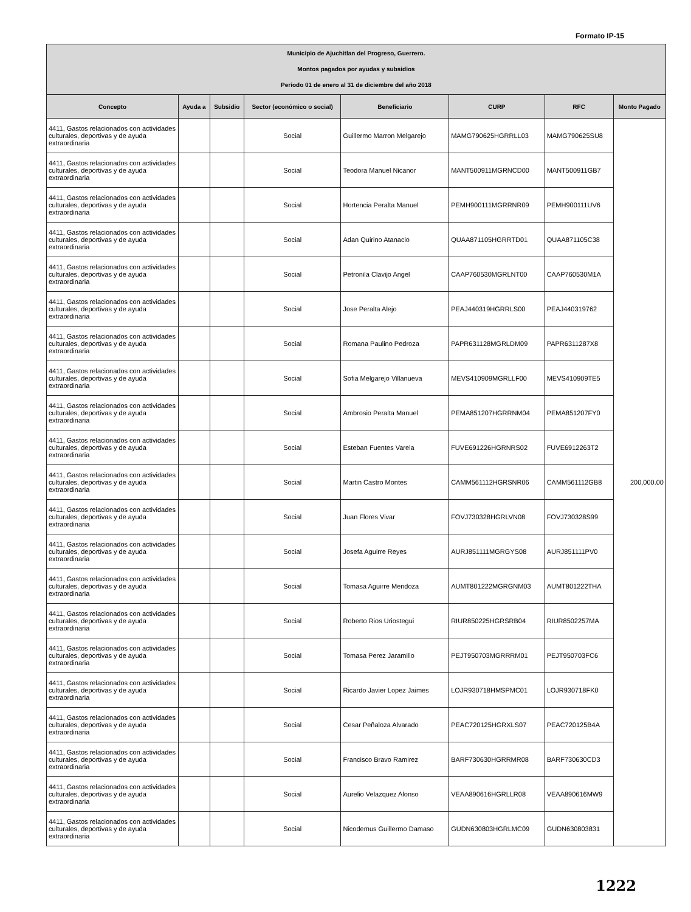Formato IP-15
| Municipio de Ajuchitlan del Progreso, Guerrero. Montos pagados por ayudas y subsidios Periodo 01 de enero al 31 de diciembre del año 2018 | | | | | | | |
| Concepto | Ayuda a | Subsidio | Sector (económico o social) | Beneficiario | CURP | RFC | Monto Pagado |
| 4411, Gastos relacionados con actividades culturales, deportivas y de ayuda extraordinaria | | | Social | Guillermo Marron Melgarejo | MAMG790625HGRRLL03 | MAMG790625SU8 | 200,000.00 |
| 4411, Gastos relacionados con actividades culturales, deportivas y de ayuda extraordinaria | | | Social | Teodora Manuel Nicanor | MANT500911MGRNCD00 | MANT500911GB7 | |
| 4411, Gastos relacionados con actividades culturales, deportivas y de ayuda extraordinaria | | | Social | Hortencia Peralta Manuel | PEMH900111MGRRNR09 | PEMH900111UV6 | |
| 4411, Gastos relacionados con actividades culturales, deportivas y de ayuda extraordinaria | | | Social | Adan Quirino Atanacio | QUAA871105HGRRTD01 | QUAA871105C38 | |
| 4411, Gastos relacionados con actividades culturales, deportivas y de ayuda extraordinaria | | | Social | Petronila Clavijo Angel | CAAP760530MGRLNT00 | CAAP760530M1A | |
| 4411, Gastos relacionados con actividades culturales, deportivas y de ayuda extraordinaria | | | Social | Jose Peralta Alejo | PEAJ440319HGRRLS00 | PEAJ440319762 | |
| 4411, Gastos relacionados con actividades culturales, deportivas y de ayuda extraordinaria | | | Social | Romana Paulino Pedroza | PAPR631128MGRLDM09 | PAPR6311287X8 | |
| 4411, Gastos relacionados con actividades culturales, deportivas y de ayuda extraordinaria | | | Social | Sofia Melgarejo Villanueva | MEVS410909MGRLLF00 | MEVS410909TE5 | |
| 4411, Gastos relacionados con actividades culturales, deportivas y de ayuda extraordinaria | | | Social | Ambrosio Peralta Manuel | PEMA851207HGRRNM04 | PEMA851207FY0 | |
| 4411, Gastos relacionados con actividades culturales, deportivas y de ayuda extraordinaria | | | Social | Esteban Fuentes Varela | FUVE691226HGRNRS02 | FUVE6912263T2 | |
| 4411, Gastos relacionados con actividades culturales, deportivas y de ayuda extraordinaria | | | Social | Martin Castro Montes | CAMM561112HGRSNR06 | CAMM561112GB8 | |
| 4411, Gastos relacionados con actividades culturales, deportivas y de ayuda extraordinaria | | | Social | Juan Flores Vivar | FOVJ730328HGRLVN08 | FOVJ730328S99 | |
| 4411, Gastos relacionados con actividades culturales, deportivas y de ayuda extraordinaria | | | Social | Josefa Aguirre Reyes | AURJ851111MGRGYS08 | AURJ851111PV0 | |
| 4411, Gastos relacionados con actividades culturales, deportivas y de ayuda extraordinaria | | | Social | Tomasa Aguirre Mendoza | AUMT801222MGRGNM03 | AUMT801222THA | |
| 4411, Gastos relacionados con actividades culturales, deportivas y de ayuda extraordinaria | | | Social | Roberto Rios Uriostegui | RIUR850225HGRSRB04 | RIUR8502257MA | |
| 4411, Gastos relacionados con actividades culturales, deportivas y de ayuda extraordinaria | | | Social | Tomasa Perez Jaramillo | PEJT950703MGRRRM01 | PEJT950703FC6 | |
| 4411, Gastos relacionados con actividades culturales, deportivas y de ayuda extraordinaria | | | Social | Ricardo Javier Lopez Jaimes | LOJR930718HMSPMC01 | LOJR930718FK0 | |
| 4411, Gastos relacionados con actividades culturales, deportivas y de ayuda extraordinaria | | | Social | Cesar Peñaloza Alvarado | PEAC720125HGRXLS07 | PEAC720125B4A | |
| 4411, Gastos relacionados con actividades culturales, deportivas y de ayuda extraordinaria | | | Social | Francisco Bravo Ramirez | BARF730630HGRRMR08 | BARF730630CD3 | |
| 4411, Gastos relacionados con actividades culturales, deportivas y de ayuda extraordinaria | | | Social | Aurelio Velazquez Alonso | VEAA890616HGRLLR08 | VEAA890616MW9 | |
| 4411, Gastos relacionados con actividades culturales, deportivas y de ayuda extraordinaria | | | Social | Nicodemus Guillermo Damaso | GUDN630803HGRLMC09 | GUDN630803831 | |
1222